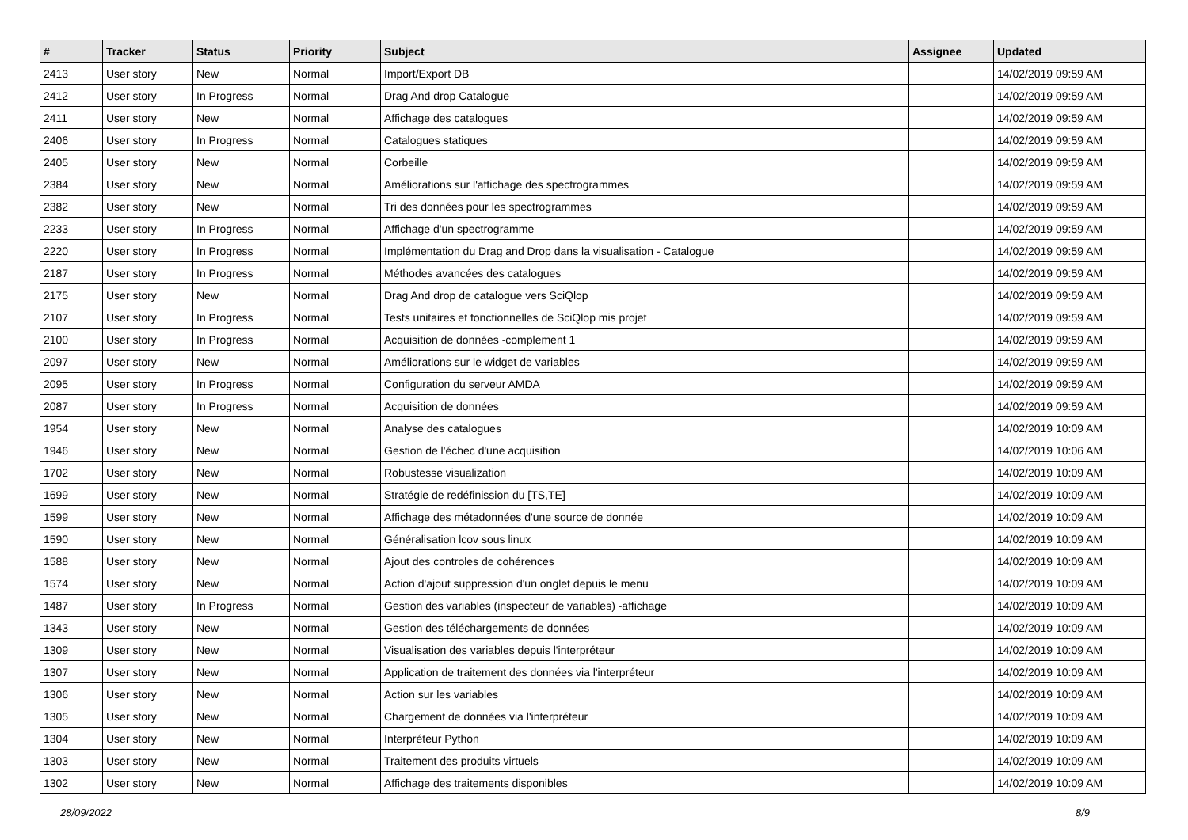| # | Tracker | Status | Priority | Subject | Assignee | Updated |
| --- | --- | --- | --- | --- | --- | --- |
| 2413 | User story | New | Normal | Import/Export DB | | 14/02/2019 09:59 AM |
| 2412 | User story | In Progress | Normal | Drag And drop Catalogue | | 14/02/2019 09:59 AM |
| 2411 | User story | New | Normal | Affichage des catalogues | | 14/02/2019 09:59 AM |
| 2406 | User story | In Progress | Normal | Catalogues statiques | | 14/02/2019 09:59 AM |
| 2405 | User story | New | Normal | Corbeille | | 14/02/2019 09:59 AM |
| 2384 | User story | New | Normal | Améliorations sur l'affichage des spectrogrammes | | 14/02/2019 09:59 AM |
| 2382 | User story | New | Normal | Tri des données pour les spectrogrammes | | 14/02/2019 09:59 AM |
| 2233 | User story | In Progress | Normal | Affichage d'un spectrogramme | | 14/02/2019 09:59 AM |
| 2220 | User story | In Progress | Normal | Implémentation du Drag and Drop dans la visualisation - Catalogue | | 14/02/2019 09:59 AM |
| 2187 | User story | In Progress | Normal | Méthodes avancées des catalogues | | 14/02/2019 09:59 AM |
| 2175 | User story | New | Normal | Drag And drop de catalogue vers SciQlop | | 14/02/2019 09:59 AM |
| 2107 | User story | In Progress | Normal | Tests unitaires et fonctionnelles de SciQlop mis projet | | 14/02/2019 09:59 AM |
| 2100 | User story | In Progress | Normal | Acquisition de données -complement 1 | | 14/02/2019 09:59 AM |
| 2097 | User story | New | Normal | Améliorations sur le widget de variables | | 14/02/2019 09:59 AM |
| 2095 | User story | In Progress | Normal | Configuration du serveur AMDA | | 14/02/2019 09:59 AM |
| 2087 | User story | In Progress | Normal | Acquisition de données | | 14/02/2019 09:59 AM |
| 1954 | User story | New | Normal | Analyse des catalogues | | 14/02/2019 10:09 AM |
| 1946 | User story | New | Normal | Gestion de l'échec d'une acquisition | | 14/02/2019 10:06 AM |
| 1702 | User story | New | Normal | Robustesse visualization | | 14/02/2019 10:09 AM |
| 1699 | User story | New | Normal | Stratégie de redéfinission du [TS,TE] | | 14/02/2019 10:09 AM |
| 1599 | User story | New | Normal | Affichage des métadonnées d'une source de donnée | | 14/02/2019 10:09 AM |
| 1590 | User story | New | Normal | Généralisation lcov sous linux | | 14/02/2019 10:09 AM |
| 1588 | User story | New | Normal | Ajout des controles de cohérences | | 14/02/2019 10:09 AM |
| 1574 | User story | New | Normal | Action d'ajout suppression d'un onglet depuis le menu | | 14/02/2019 10:09 AM |
| 1487 | User story | In Progress | Normal | Gestion des variables (inspecteur de variables) -affichage | | 14/02/2019 10:09 AM |
| 1343 | User story | New | Normal | Gestion des téléchargements de données | | 14/02/2019 10:09 AM |
| 1309 | User story | New | Normal | Visualisation des variables depuis l'interpréteur | | 14/02/2019 10:09 AM |
| 1307 | User story | New | Normal | Application de traitement des données via l'interpréteur | | 14/02/2019 10:09 AM |
| 1306 | User story | New | Normal | Action sur les variables | | 14/02/2019 10:09 AM |
| 1305 | User story | New | Normal | Chargement de données via l'interpréteur | | 14/02/2019 10:09 AM |
| 1304 | User story | New | Normal | Interpréteur Python | | 14/02/2019 10:09 AM |
| 1303 | User story | New | Normal | Traitement des produits virtuels | | 14/02/2019 10:09 AM |
| 1302 | User story | New | Normal | Affichage des traitements disponibles | | 14/02/2019 10:09 AM |
28/09/2022 8/9